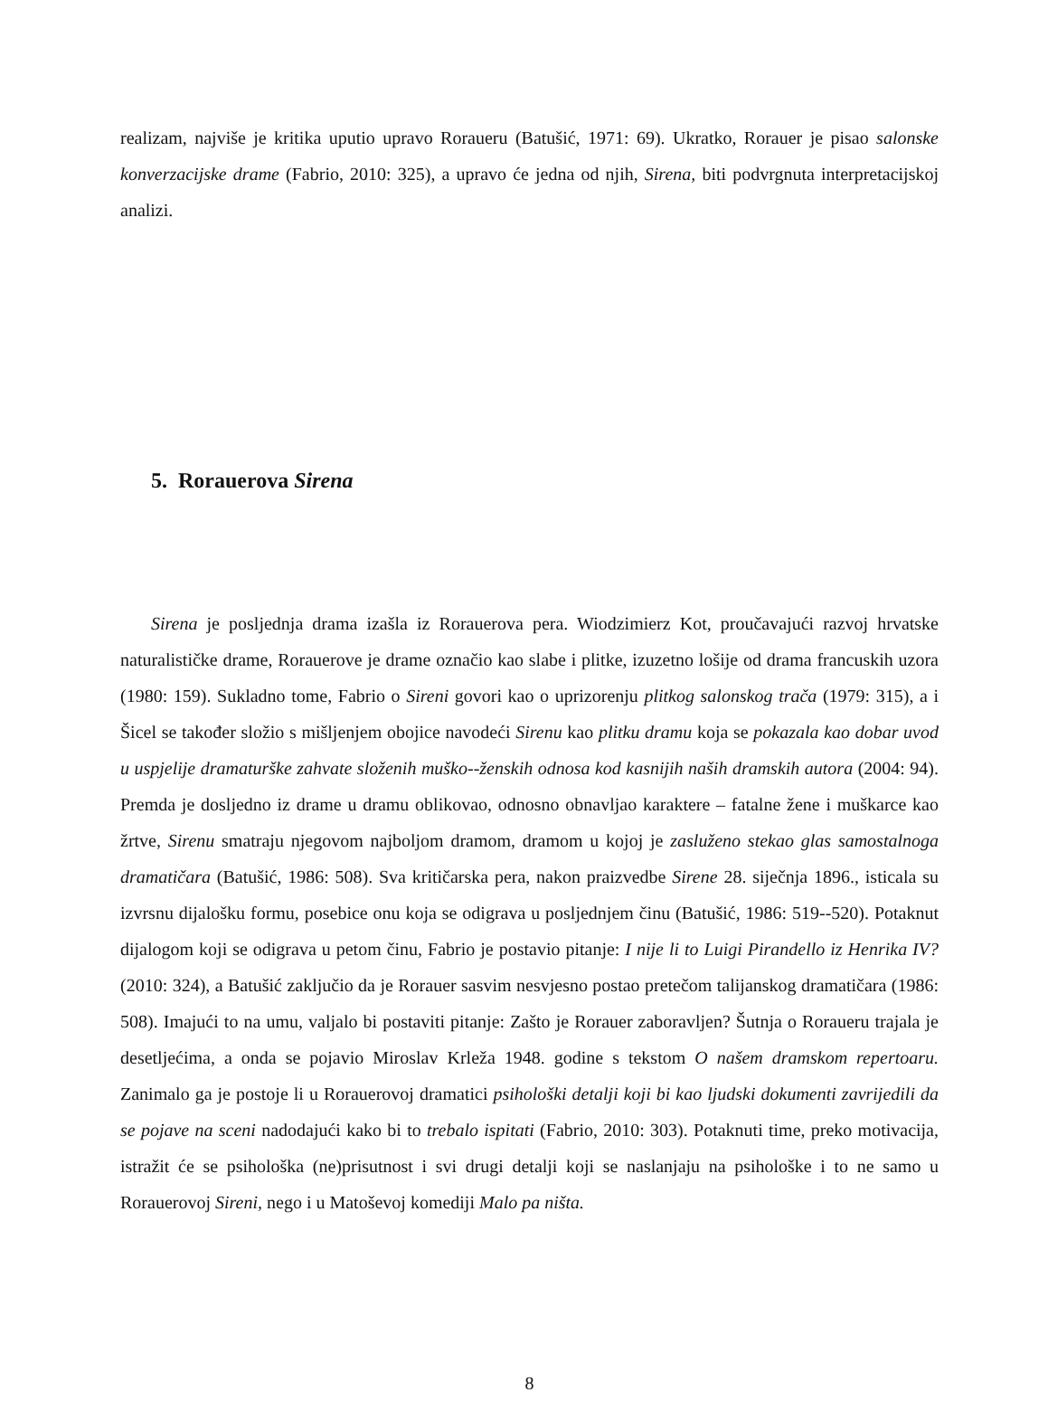realizam, najviše je kritika uputio upravo Roraueru (Batušić, 1971: 69). Ukratko, Rorauer je pisao salonske konverzacijske drame (Fabrio, 2010: 325), a upravo će jedna od njih, Sirena, biti podvrgnuta interpretacijskoj analizi.
5. Rorauerova Sirena
Sirena je posljednja drama izašla iz Rorauerova pera. Wiodzimierz Kot, proučavajući razvoj hrvatske naturalističke drame, Rorauerove je drame označio kao slabe i plitke, izuzetno lošije od drama francuskih uzora (1980: 159). Sukladno tome, Fabrio o Sireni govori kao o uprizorenju plitkog salonskog trača (1979: 315), a i Šicel se također složio s mišljenjem obojice navodeći Sirenu kao plitku dramu koja se pokazala kao dobar uvod u uspjelije dramaturške zahvate složenih muško--ženskih odnosa kod kasnijih naših dramskih autora (2004: 94). Premda je dosljedno iz drame u dramu oblikovao, odnosno obnavljao karaktere – fatalne žene i muškarce kao žrtve, Sirenu smatraju njegovom najboljom dramom, dramom u kojoj je zasluženo stekao glas samostalnoga dramatičara (Batušić, 1986: 508). Sva kritičarska pera, nakon praizvedbe Sirene 28. siječnja 1896., isticala su izvrsnu dijalošku formu, posebice onu koja se odigrava u posljednjem činu (Batušić, 1986: 519--520). Potaknut dijalogom koji se odigrava u petom činu, Fabrio je postavio pitanje: I nije li to Luigi Pirandello iz Henrika IV? (2010: 324), a Batušić zaključio da je Rorauer sasvim nesvjesno postao pretečom talijanskog dramatičara (1986: 508). Imajući to na umu, valjalo bi postaviti pitanje: Zašto je Rorauer zaboravljen? Šutnja o Roraueru trajala je desetljećima, a onda se pojavio Miroslav Krleža 1948. godine s tekstom O našem dramskom repertoaru. Zanimalo ga je postoje li u Rorauerovoj dramatici psihološki detalji koji bi kao ljudski dokumenti zavrijedili da se pojave na sceni nadodajući kako bi to trebalo ispitati (Fabrio, 2010: 303). Potaknuti time, preko motivacija, istražit će se psihološka (ne)prisutnost i svi drugi detalji koji se naslanjaju na psihološke i to ne samo u Rorauerovoj Sireni, nego i u Matoševoj komediji Malo pa ništa.
8